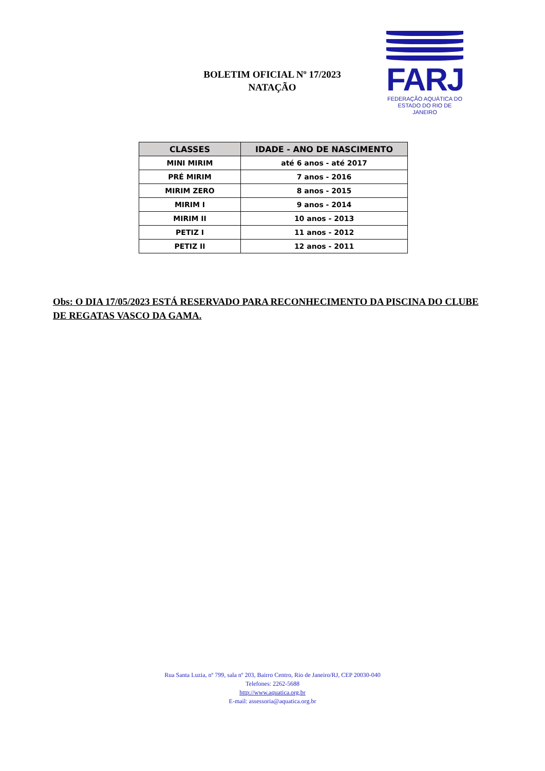BOLETIM OFICIAL Nº 17/2023
NATAÇÃO
FARJ
FEDERAÇÃO AQUÁTICA DO
ESTADO DO RIO DE JANEIRO
| CLASSES | IDADE - ANO DE NASCIMENTO |
| --- | --- |
| MINI MIRIM | até 6 anos - até 2017 |
| PRÉ MIRIM | 7 anos - 2016 |
| MIRIM ZERO | 8 anos - 2015 |
| MIRIM I | 9 anos - 2014 |
| MIRIM II | 10 anos - 2013 |
| PETIZ I | 11 anos - 2012 |
| PETIZ II | 12 anos - 2011 |
Obs: O DIA 17/05/2023 ESTÁ RESERVADO PARA RECONHECIMENTO DA PISCINA DO CLUBE DE REGATAS VASCO DA GAMA.
Rua Santa Luzia, nº 799, sala nº 203, Bairro Centro, Rio de Janeiro/RJ, CEP 20030-040
Telefones: 2262-5688
http://www.aquatica.org.br
E-mail: assessoria@aquatica.org.br